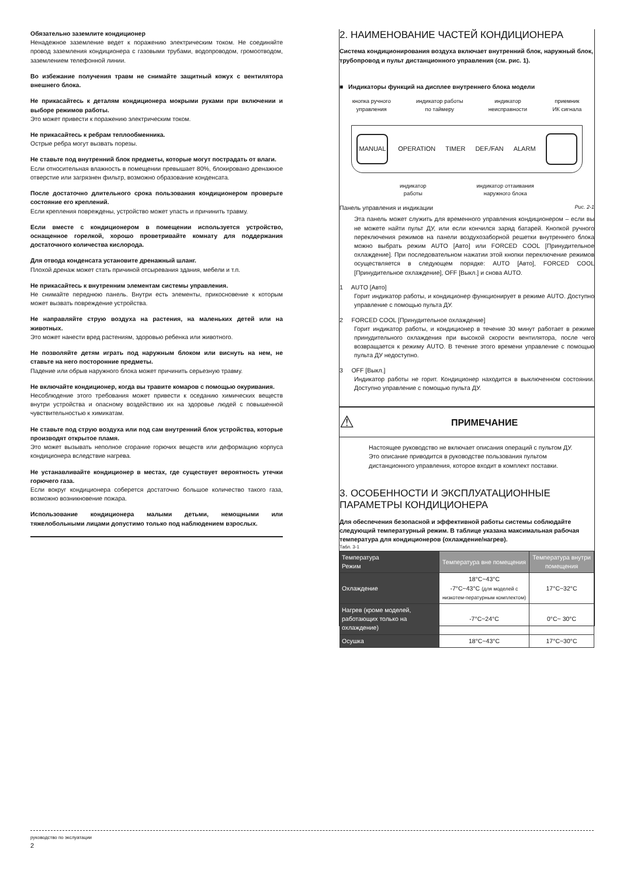Обязательно заземлите кондиционер
Ненадежное заземление ведет к поражению электрическим током. Не соединяйте провод заземления кондиционера с газовыми трубами, водопроводом, громоотводом, заземлением телефонной линии.
Во избежание получения травм не снимайте защитный кожух с вентилятора внешнего блока.
Не прикасайтесь к деталям кондиционера мокрыми руками при включении и выборе режимов работы.
Это может привести к поражению электрическим током.
Не прикасайтесь к ребрам теплообменника.
Острые ребра могут вызвать порезы.
Не ставьте под внутренний блок предметы, которые могут пострадать от влаги.
Если относительная влажность в помещении превышает 80%, блокировано дренажное отверстие или загрязнен фильтр, возможно образование конденсата.
После достаточно длительного срока пользования кондиционером проверьте состояние его креплений.
Если крепления повреждены, устройство может упасть и причинить травму.
Если вместе с кондиционером в помещении используется устройство, оснащенное горелкой, хорошо проветривайте комнату для поддержания достаточного количества кислорода.
Для отвода конденсата установите дренажный шланг.
Плохой дренаж может стать причиной отсыревания здания, мебели и т.п.
Не прикасайтесь к внутренним элементам системы управления.
Не снимайте переднюю панель. Внутри есть элементы, прикосновение к которым может вызвать повреждение устройства.
Не направляйте струю воздуха на растения, на маленьких детей или на животных.
Это может нанести вред растениям, здоровью ребенка или животного.
Не позволяйте детям играть под наружным блоком или виснуть на нем, не ставьте на него посторонние предметы.
Падение или обрыв наружного блока может причинить серьезную травму.
Не включайте кондиционер, когда вы травите комаров с помощью окуривания.
Несоблюдение этого требования может привести к оседанию химических веществ внутри устройства и опасному воздействию их на здоровье людей с повышенной чувствительностью к химикатам.
Не ставьте под струю воздуха или под сам внутренний блок устройства, которые производят открытое пламя.
Это может вызывать неполное сгорание горючих веществ или деформацию корпуса кондиционера вследствие нагрева.
Не устанавливайте кондиционер в местах, где существует вероятность утечки горючего газа.
Если вокруг кондиционера соберется достаточно большое количество такого газа, возможно возникновение пожара.
Использование кондиционера малыми детьми, немощными или тяжелобольными лицами допустимо только под наблюдением взрослых.
2. НАИМЕНОВАНИЕ ЧАСТЕЙ КОНДИЦИОНЕРА
Система кондиционирования воздуха включает внутренний блок, наружный блок, трубопровод и пульт дистанционного управления (см. рис. 1).
■ Индикаторы функций на дисплее внутреннего блока модели
кнопка ручного
управления индикатор работы
по таймеру индикатор
неисправности приемник
ИК сигнала
MANUAL OPERATION TIMER DEF./FAN ALARM
индикатор
работы индикатор оттаивания
наружного блока
Панель управления и индикации Рис. 2-1
Эта панель может служить для временного управления кондиционером – если вы не можете найти пульт ДУ, или если кончился заряд батарей. Кнопкой ручного переключения режимов на панели воздухозаборной решетки внутреннего блока можно выбрать режим AUTO [Авто] или FORCED COOL [Принудительное охлаждение]. При последовательном нажатии этой кнопки переключение режимов осуществляется в следующем порядке: AUTO [Авто], FORCED COOL [Принудительное охлаждение], OFF [Выкл.] и снова AUTO.
1 AUTO [Авто]
Горит индикатор работы, и кондиционер функционирует в режиме AUTO. Доступно управление с помощью пульта ДУ.
2 FORCED COOL [Принудительное охлаждение]
Горит индикатор работы, и кондиционер в течение 30 минут работает в режиме принудительного охлаждения при высокой скорости вентилятора, после чего возвращается к режиму AUTO. В течение этого времени управление с помощью пульта ДУ недоступно.
3 OFF [Выкл.]
Индикатор работы не горит. Кондиционер находится в выключенном состоянии. Доступно управление с помощью пульта ДУ.
⚠ ПРИМЕЧАНИЕ
Настоящее руководство не включает описания операций с пультом ДУ. Это описание приводится в руководстве пользования пультом дистанционного управления, которое входит в комплект поставки.
3. ОСОБЕННОСТИ И ЭКСПЛУАТАЦИОННЫЕ ПАРАМЕТРЫ КОНДИЦИОНЕРА
Для обеспечения безопасной и эффективной работы системы соблюдайте следующий температурный режим. В таблице указана максимальная рабочая температура для кондиционеров (охлаждение/нагрев).
Табл. 3-1
| Температура Режим | Температура вне помещения | Температура внутри помещения |
| --- | --- | --- |
| Охлаждение | 18°C~43°C -7°C~43°C (для моделей с низкотем-пературным комплектом) | 17°C~32°C |
| Нагрев (кроме моделей, работающих только на охлаждение) | -7°C~24°C | 0°C~ 30°C |
| Осушка | 18°C~43°C | 17°C~30°C |
руководство по экслуатации
2